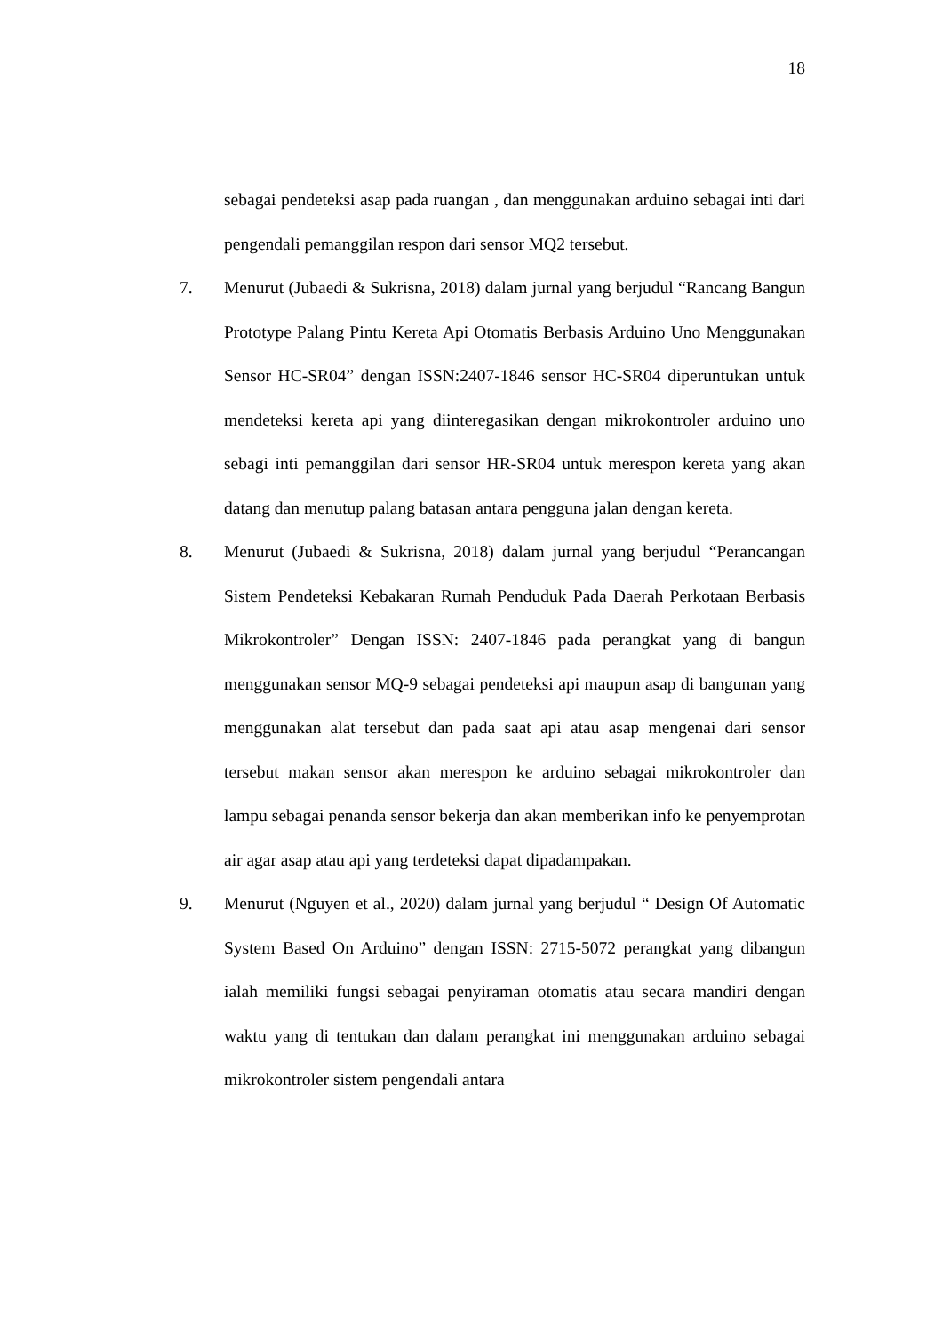18
sebagai pendeteksi asap pada ruangan , dan menggunakan arduino sebagai inti dari pengendali pemanggilan respon dari sensor MQ2 tersebut.
7. Menurut (Jubaedi & Sukrisna, 2018) dalam jurnal yang berjudul “Rancang Bangun Prototype Palang Pintu Kereta Api Otomatis Berbasis Arduino Uno Menggunakan Sensor HC-SR04” dengan ISSN:2407-1846 sensor HC-SR04 diperuntukan untuk mendeteksi kereta api yang diinteregasikan dengan mikrokontroler arduino uno sebagi inti pemanggilan dari sensor HR-SR04 untuk merespon kereta yang akan datang dan menutup palang batasan antara pengguna jalan dengan kereta.
8. Menurut (Jubaedi & Sukrisna, 2018) dalam jurnal yang berjudul “Perancangan Sistem Pendeteksi Kebakaran Rumah Penduduk Pada Daerah Perkotaan Berbasis Mikrokontroler” Dengan ISSN: 2407-1846 pada perangkat yang di bangun menggunakan sensor MQ-9 sebagai pendeteksi api maupun asap di bangunan yang menggunakan alat tersebut dan pada saat api atau asap mengenai dari sensor tersebut makan sensor akan merespon ke arduino sebagai mikrokontroler dan lampu sebagai penanda sensor bekerja dan akan memberikan info ke penyemprotan air agar asap atau api yang terdeteksi dapat dipadampakan.
9. Menurut (Nguyen et al., 2020) dalam jurnal yang berjudul “ Design Of Automatic System Based On Arduino” dengan ISSN: 2715-5072 perangkat yang dibangun ialah memiliki fungsi sebagai penyiraman otomatis atau secara mandiri dengan waktu yang di tentukan dan dalam perangkat ini menggunakan arduino sebagai mikrokontroler sistem pengendali antara